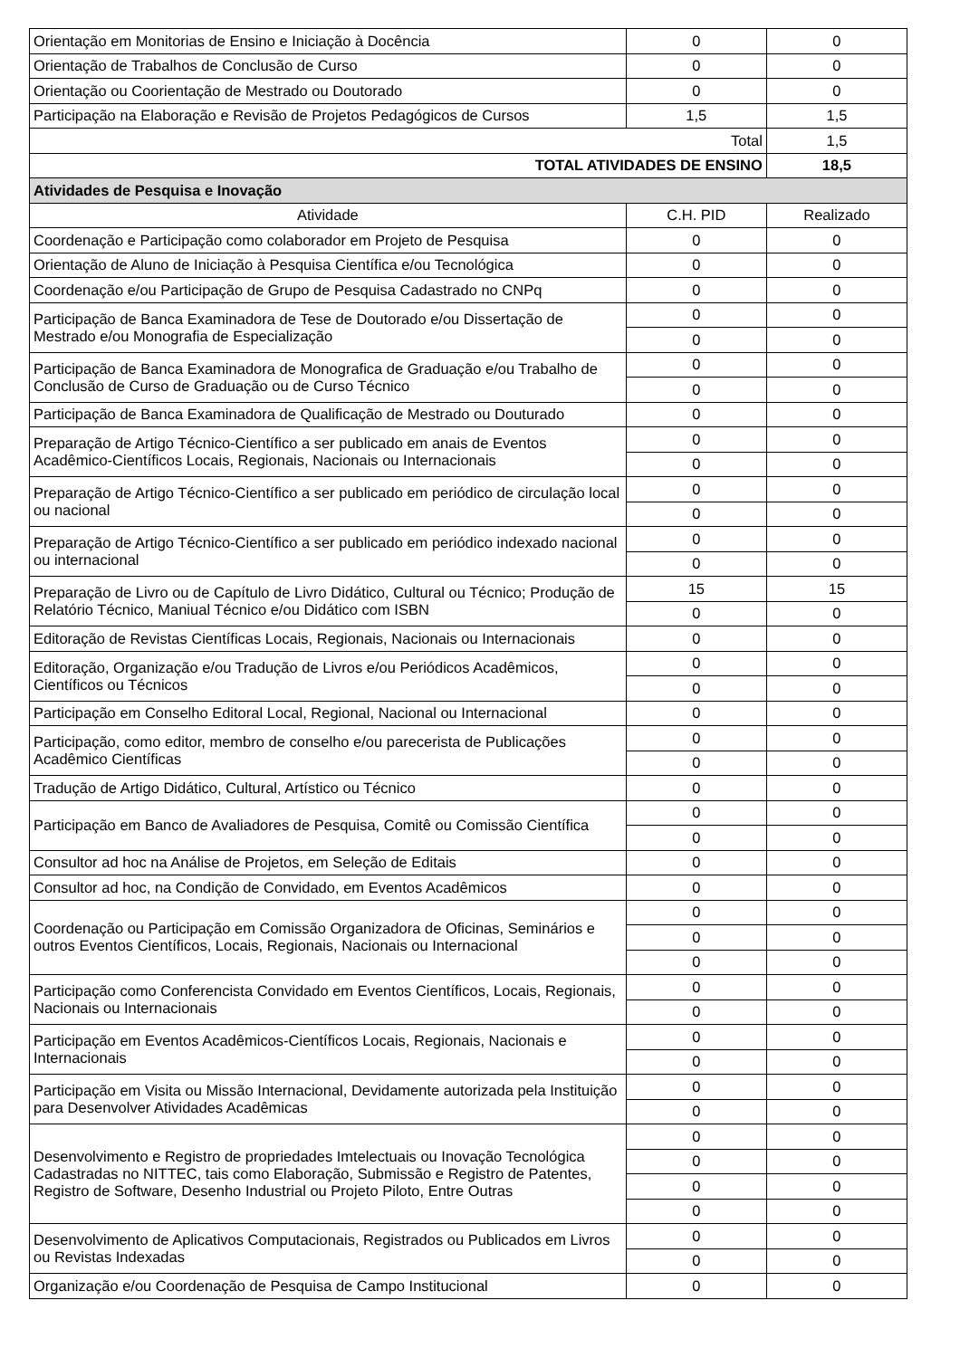| Orientação em Monitorias de Ensino e Iniciação à Docência | 0 | 0 |
| Orientação de Trabalhos de Conclusão de Curso | 0 | 0 |
| Orientação ou Coorientação de Mestrado ou Doutorado | 0 | 0 |
| Participação na Elaboração e Revisão de Projetos Pedagógicos de Cursos | 1,5 | 1,5 |
| Total | | 1,5 |
| TOTAL ATIVIDADES DE ENSINO | | 18,5 |
| Atividades de Pesquisa e Inovação | | |
| Atividade | C.H. PID | Realizado |
| Coordenação e Participação como colaborador em Projeto de Pesquisa | 0 | 0 |
| Orientação de Aluno de Iniciação à Pesquisa Científica e/ou Tecnológica | 0 | 0 |
| Coordenação e/ou Participação de Grupo de Pesquisa Cadastrado no CNPq | 0 | 0 |
| Participação de Banca Examinadora de Tese de Doutorado e/ou Dissertação de Mestrado e/ou Monografia de Especialização | 0 | 0 |
| | 0 | 0 |
| Participação de Banca Examinadora de Monografica de Graduação e/ou Trabalho de Conclusão de Curso de Graduação ou de Curso Técnico | 0 | 0 |
| | 0 | 0 |
| Participação de Banca Examinadora de Qualificação de Mestrado ou Douturado | 0 | 0 |
| Preparação de Artigo Técnico-Científico a ser publicado em anais de Eventos Acadêmico-Científicos Locais, Regionais, Nacionais ou Internacionais | 0 | 0 |
| | 0 | 0 |
| Preparação de Artigo Técnico-Científico a ser publicado em periódico de circulação local ou nacional | 0 | 0 |
| | 0 | 0 |
| Preparação de Artigo Técnico-Científico a ser publicado em periódico indexado nacional ou internacional | 0 | 0 |
| | 0 | 0 |
| Preparação de Livro ou de Capítulo de Livro Didático, Cultural ou Técnico; Produção de Relatório Técnico, Maniual Técnico e/ou Didático com ISBN | 15 | 15 |
| | 0 | 0 |
| Editoração de Revistas Científicas Locais, Regionais, Nacionais ou Internacionais | 0 | 0 |
| Editoração, Organização e/ou Tradução de Livros e/ou Periódicos Acadêmicos, Científicos ou Técnicos | 0 | 0 |
| | 0 | 0 |
| Participação em Conselho Editoral Local, Regional, Nacional ou Internacional | 0 | 0 |
| Participação, como editor, membro de conselho e/ou parecerista de Publicações Acadêmico Científicas | 0 | 0 |
| | 0 | 0 |
| Tradução de Artigo Didático, Cultural, Artístico ou Técnico | 0 | 0 |
| Participação em Banco de Avaliadores de Pesquisa, Comitê ou Comissão Científica | 0 | 0 |
| | 0 | 0 |
| Consultor ad hoc na Análise de Projetos, em Seleção de Editais | 0 | 0 |
| Consultor ad hoc, na Condição de Convidado, em Eventos Acadêmicos | 0 | 0 |
| Coordenação ou Participação em Comissão Organizadora de Oficinas, Seminários e outros Eventos Científicos, Locais, Regionais, Nacionais ou Internacional | 0 | 0 |
| | 0 | 0 |
| | 0 | 0 |
| Participação como Conferencista Convidado em Eventos Científicos, Locais, Regionais, Nacionais ou Internacionais | 0 | 0 |
| | 0 | 0 |
| Participação em Eventos Acadêmicos-Científicos Locais, Regionais, Nacionais e Internacionais | 0 | 0 |
| | 0 | 0 |
| Participação em Visita ou Missão Internacional, Devidamente autorizada pela Instituição para Desenvolver Atividades Acadêmicas | 0 | 0 |
| | 0 | 0 |
| Desenvolvimento e Registro de propriedades Imtelectuais ou Inovação Tecnológica Cadastradas no NITTEC, tais como Elaboração, Submissão e Registro de Patentes, Registro de Software, Desenho Industrial ou Projeto Piloto, Entre Outras | 0 | 0 |
| | 0 | 0 |
| | 0 | 0 |
| | 0 | 0 |
| Desenvolvimento de Aplicativos Computacionais, Registrados ou Publicados em Livros ou Revistas Indexadas | 0 | 0 |
| | 0 | 0 |
| Organização e/ou Coordenação de Pesquisa de Campo Institucional | 0 | 0 |